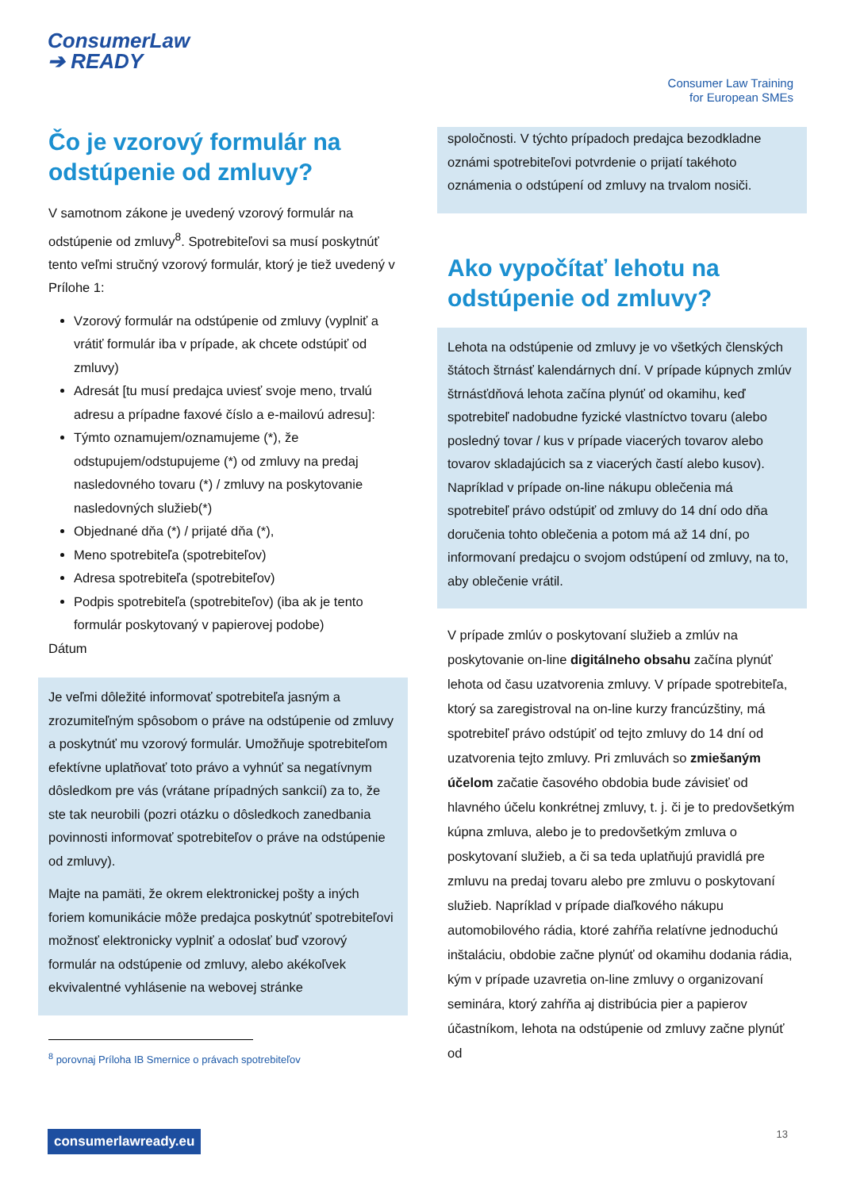ConsumerLaw
➔ READY
Consumer Law Training
for European SMEs
Čo je vzorový formulár na odstúpenie od zmluvy?
V samotnom zákone je uvedený vzorový formulár na odstúpenie od zmluvy<sup>8</sup>. Spotrebiteľovi sa musí poskytnúť tento veľmi stručný vzorový formulár, ktorý je tiež uvedený v Prílohe 1:
Vzorový formulár na odstúpenie od zmluvy (vyplniť a vrátiť formulár iba v prípade, ak chcete odstúpiť od zmluvy)
Adresát [tu musí predajca uviesť svoje meno, trvalú adresu a prípadne faxové číslo a e-mailovú adresu]:
Týmto oznamujem/oznamujeme (*), že odstupujem/odstupujeme (*) od zmluvy na predaj nasledovného tovaru (*) / zmluvy na poskytovanie nasledovných služieb(*)
Objednané dňa (*) / prijaté dňa (*),
Meno spotrebiteľa (spotrebiteľov)
Adresa spotrebiteľa (spotrebiteľov)
Podpis spotrebiteľa (spotrebiteľov) (iba ak je tento formulár poskytovaný v papierovej podobe)
Dátum
Je veľmi dôležité informovať spotrebiteľa jasným a zrozumiteľným spôsobom o práve na odstúpenie od zmluvy a poskytnúť mu vzorový formulár. Umožňuje spotrebiteľom efektívne uplatňovať toto právo a vyhnúť sa negatívnym dôsledkom pre vás (vrátane prípadných sankcií) za to, že ste tak neurobili (pozri otázku o dôsledkoch zanedbania povinnosti informovať spotrebiteľov o práve na odstúpenie od zmluvy).
Majte na pamäti, že okrem elektronickej pošty a iných foriem komunikácie môže predajca poskytnúť spotrebiteľovi možnosť elektronicky vyplniť a odoslať buď vzorový formulár na odstúpenie od zmluvy, alebo akékoľvek ekvivalentné vyhlásenie na webovej stránke
<sup>8</sup> porovnaj Príloha IB Smernice o právach spotrebiteľov
spoločnosti. V týchto prípadoch predajca bezodkladne oznámi spotrebiteľovi potvrdenie o prijatí takéhoto oznámenia o odstúpení od zmluvy na trvalom nosiči.
Ako vypočítať lehotu na odstúpenie od zmluvy?
Lehota na odstúpenie od zmluvy je vo všetkých členských štátoch štrnásť kalendárnych dní. V prípade kúpnych zmlúv štrnásťdňová lehota začína plynúť od okamihu, keď spotrebiteľ nadobudne fyzické vlastníctvo tovaru (alebo posledný tovar / kus v prípade viacerých tovarov alebo tovarov skladajúcich sa z viacerých častí alebo kusov). Napríklad v prípade on-line nákupu oblečenia má spotrebiteľ právo odstúpiť od zmluvy do 14 dní odo dňa doručenia tohto oblečenia a potom má až 14 dní, po informovaní predajcu o svojom odstúpení od zmluvy, na to, aby oblečenie vrátil.
V prípade zmlúv o poskytovaní služieb a zmlúv na poskytovanie on-line digitálneho obsahu začína plynúť lehota od času uzatvorenia zmluvy. V prípade spotrebiteľa, ktorý sa zaregistroval na on-line kurzy francúzštiny, má spotrebiteľ právo odstúpiť od tejto zmluvy do 14 dní od uzatvorenia tejto zmluvy. Pri zmluvách so zmiešaným účelom začatie časového obdobia bude závisieť od hlavného účelu konkrétnej zmluvy, t. j. či je to predovšetkým kúpna zmluva, alebo je to predovšetkým zmluva o poskytovaní služieb, a či sa teda uplatňujú pravidlá pre zmluvu na predaj tovaru alebo pre zmluvu o poskytovaní služieb. Napríklad v prípade diaľkového nákupu automobilového rádia, ktoré zahŕňa relatívne jednoduchú inštaláciu, obdobie začne plynúť od okamihu dodania rádia, kým v prípade uzavretia on-line zmluvy o organizovaní seminára, ktorý zahŕňa aj distribúcia pier a papierov účastníkom, lehota na odstúpenie od zmluvy začne plynúť od
consumerlawready.eu 13